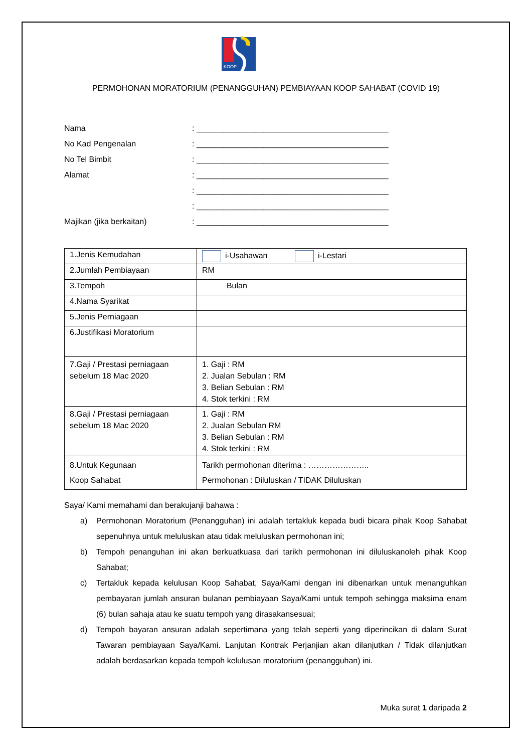KOOP
PERMOHONAN MORATORIUM (PENANGGUHAN) PEMBIAYAAN KOOP SAHABAT (COVID 19)
| Nama | : ___________________________________________ |
| No Kad Pengenalan | : ___________________________________________ |
| No Tel Bimbit | : ___________________________________________ |
| Alamat | : ___________________________________________ |
| | : ___________________________________________ |
| | : ___________________________________________ |
| Majikan (jika berkaitan) | : ___________________________________________ |
| 1.Jenis Kemudahan | i-Usahawan i-Lestari |
| 2.Jumlah Pembiayaan | RM |
| 3.Tempoh | Bulan |
| 4.Nama Syarikat | |
| 5.Jenis Perniagaan | |
| 6.Justifikasi Moratorium | |
| 7.Gaji / Prestasi perniagaan sebelum 18 Mac 2020 | 1. Gaji : RM 2. Jualan Sebulan : RM 3. Belian Sebulan : RM 4. Stok terkini : RM |
| 8.Gaji / Prestasi perniagaan sebelum 18 Mac 2020 | 1. Gaji : RM 2. Jualan Sebulan RM 3. Belian Sebulan : RM 4. Stok terkini : RM |
| 8.Untuk Kegunaan Koop Sahabat | Tarikh permohonan diterima : ………………….. Permohonan : Diluluskan / TIDAK Diluluskan |
Saya/ Kami memahami dan berakujanji bahawa :
a) Permohonan Moratorium (Penangguhan) ini adalah tertakluk kepada budi bicara pihak Koop Sahabat sepenuhnya untuk meluluskan atau tidak meluluskan permohonan ini;
b) Tempoh penanguhan ini akan berkuatkuasa dari tarikh permohonan ini diluluskanoleh pihak Koop Sahabat;
c) Tertakluk kepada kelulusan Koop Sahabat, Saya/Kami dengan ini dibenarkan untuk menanguhkan pembayaran jumlah ansuran bulanan pembiayaan Saya/Kami untuk tempoh sehingga maksima enam (6) bulan sahaja atau ke suatu tempoh yang dirasakansesuai;
d) Tempoh bayaran ansuran adalah sepertimana yang telah seperti yang diperincikan di dalam Surat Tawaran pembiayaan Saya/Kami. Lanjutan Kontrak Perjanjian akan dilanjutkan / Tidak dilanjutkan adalah berdasarkan kepada tempoh kelulusan moratorium (penangguhan) ini.
Muka surat 1 daripada 2